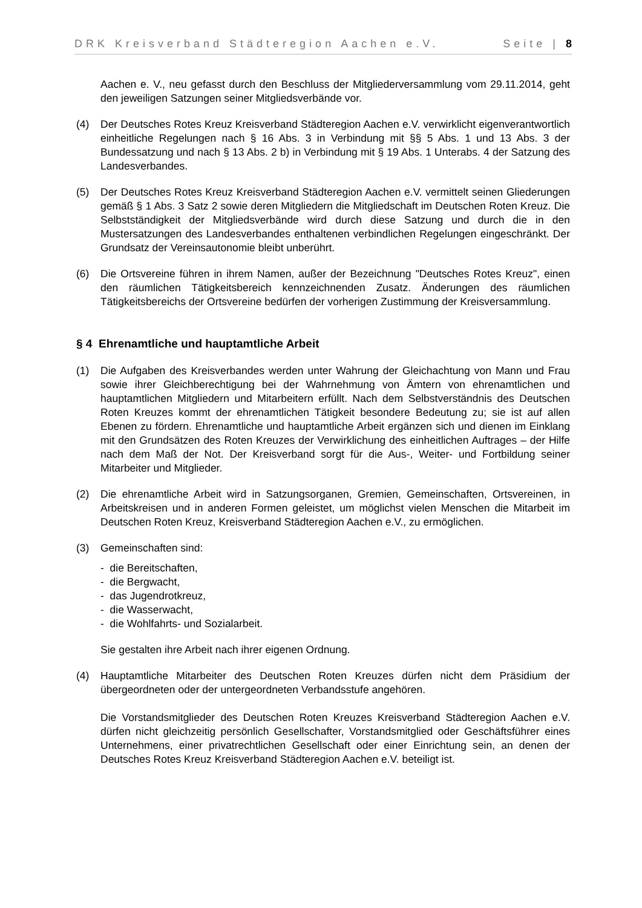DRK Kreisverband Städteregion Aachen e.V. Seite | 8
Aachen e. V., neu gefasst durch den Beschluss der Mitgliederversammlung vom 29.11.2014, geht den jeweiligen Satzungen seiner Mitgliedsverbände vor.
(4) Der Deutsches Rotes Kreuz Kreisverband Städteregion Aachen e.V. verwirklicht eigenverantwortlich einheitliche Regelungen nach § 16 Abs. 3 in Verbindung mit §§ 5 Abs. 1 und 13 Abs. 3 der Bundessatzung und nach § 13 Abs. 2 b) in Verbindung mit § 19 Abs. 1 Unterabs. 4 der Satzung des Landesverbandes.
(5) Der Deutsches Rotes Kreuz Kreisverband Städteregion Aachen e.V. vermittelt seinen Gliederungen gemäß § 1 Abs. 3 Satz 2 sowie deren Mitgliedern die Mitgliedschaft im Deutschen Roten Kreuz. Die Selbstständigkeit der Mitgliedsverbände wird durch diese Satzung und durch die in den Mustersatzungen des Landesverbandes enthaltenen verbindlichen Regelungen eingeschränkt. Der Grundsatz der Vereinsautonomie bleibt unberührt.
(6) Die Ortsvereine führen in ihrem Namen, außer der Bezeichnung "Deutsches Rotes Kreuz", einen den räumlichen Tätigkeitsbereich kennzeichnenden Zusatz. Änderungen des räumlichen Tätigkeitsbereichs der Ortsvereine bedürfen der vorherigen Zustimmung der Kreisversammlung.
§ 4 Ehrenamtliche und hauptamtliche Arbeit
(1) Die Aufgaben des Kreisverbandes werden unter Wahrung der Gleichachtung von Mann und Frau sowie ihrer Gleichberechtigung bei der Wahrnehmung von Ämtern von ehrenamtlichen und hauptamtlichen Mitgliedern und Mitarbeitern erfüllt. Nach dem Selbstverständnis des Deutschen Roten Kreuzes kommt der ehrenamtlichen Tätigkeit besondere Bedeutung zu; sie ist auf allen Ebenen zu fördern. Ehrenamtliche und hauptamtliche Arbeit ergänzen sich und dienen im Einklang mit den Grundsätzen des Roten Kreuzes der Verwirklichung des einheitlichen Auftrages – der Hilfe nach dem Maß der Not. Der Kreisverband sorgt für die Aus-, Weiter- und Fortbildung seiner Mitarbeiter und Mitglieder.
(2) Die ehrenamtliche Arbeit wird in Satzungsorganen, Gremien, Gemeinschaften, Ortsvereinen, in Arbeitskreisen und in anderen Formen geleistet, um möglichst vielen Menschen die Mitarbeit im Deutschen Roten Kreuz, Kreisverband Städteregion Aachen e.V., zu ermöglichen.
(3) Gemeinschaften sind:
- die Bereitschaften,
- die Bergwacht,
- das Jugendrotkreuz,
- die Wasserwacht,
- die Wohlfahrts- und Sozialarbeit.
Sie gestalten ihre Arbeit nach ihrer eigenen Ordnung.
(4) Hauptamtliche Mitarbeiter des Deutschen Roten Kreuzes dürfen nicht dem Präsidium der übergeordneten oder der untergeordneten Verbandsstufe angehören.
Die Vorstandsmitglieder des Deutschen Roten Kreuzes Kreisverband Städteregion Aachen e.V. dürfen nicht gleichzeitig persönlich Gesellschafter, Vorstandsmitglied oder Geschäftsführer eines Unternehmens, einer privatrechtlichen Gesellschaft oder einer Einrichtung sein, an denen der Deutsches Rotes Kreuz Kreisverband Städteregion Aachen e.V. beteiligt ist.